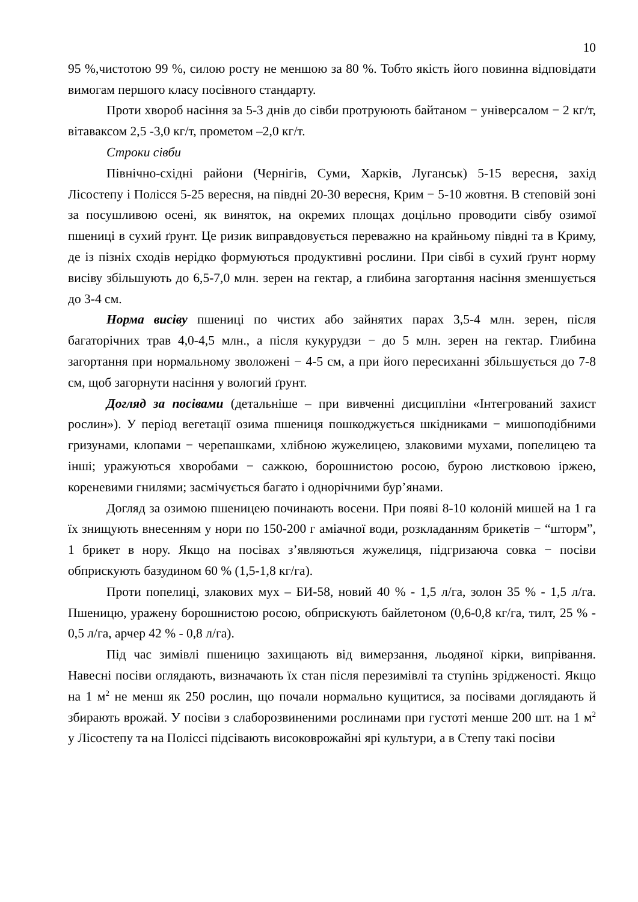10
95 %,чистотою 99 %, силою росту не меншою за 80 %. Тобто якість його повинна відповідати вимогам першого класу посівного стандарту.
Проти хвороб насіння за 5-3 днів до сівби протруюють байтаном − універсалом − 2 кг/т, вітаваксом 2,5 -3,0 кг/т, прометом –2,0 кг/т.
Строки сівби
Північно-східні райони (Чернігів, Суми, Харків, Луганськ) 5-15 вересня, захід Лісостепу і Полісся 5-25 вересня, на півдні 20-30 вересня, Крим − 5-10 жовтня. В степовій зоні за посушливою осені, як виняток, на окремих площах доцільно проводити сівбу озимої пшениці в сухий ґрунт. Це ризик виправдовується переважно на крайньому півдні та в Криму, де із пізніх сходів нерідко формуються продуктивні рослини. При сівбі в сухий ґрунт норму висіву збільшують до 6,5-7,0 млн. зерен на гектар, а глибина загортання насіння зменшується до 3-4 см.
Норма висіву пшениці по чистих або зайнятих парах 3,5-4 млн. зерен, після багаторічних трав 4,0-4,5 млн., а після кукурудзи − до 5 млн. зерен на гектар. Глибина загортання при нормальному зволожені − 4-5 см, а при його пересиханні збільшується до 7-8 см, щоб загорнути насіння у вологий ґрунт.
Догляд за посівами (детальніше – при вивченні дисципліни «Інтегрований захист рослин»). У період вегетації озима пшениця пошкоджується шкідниками − мишоподібними гризунами, клопами − черепашками, хлібною жужелицею, злаковими мухами, попелицею та інші; уражуються хворобами − сажкою, борошнистою росою, бурою листковою іржею, кореневими гнилями; засмічується багато і однорічними бур’янами.
Догляд за озимою пшеницею починають восени. При появі 8-10 колоній мишей на 1 га їх знищують внесенням у нори по 150-200 г аміачної води, розкладанням брикетів − “шторм”, 1 брикет в нору. Якщо на посівах з’являються жужелиця, підгризаюча совка − посіви обприскують базудином 60 % (1,5-1,8 кг/га).
Проти попелиці, злакових мух – БИ-58, новий 40 % - 1,5 л/га, золон 35 % - 1,5 л/га. Пшеницю, уражену борошнистою росою, обприскують байлетоном (0,6-0,8 кг/га, тилт, 25 % - 0,5 л/га, арчер 42 % - 0,8 л/га).
Під час зимівлі пшеницю захищають від вимерзання, льодяної кірки, випрівання. Навесні посіви оглядають, визначають їх стан після перезимівлі та ступінь зрідженості. Якщо на 1 м<sup>2</sup> не менш як 250 рослин, що почали нормально кущитися, за посівами доглядають й збирають врожай. У посіви з слаборозвиненими рослинами при густоті менше 200 шт. на 1 м<sup>2</sup> у Лісостепу та на Поліссі підсівають високоврожайні ярі культури, а в Степу такі посіви